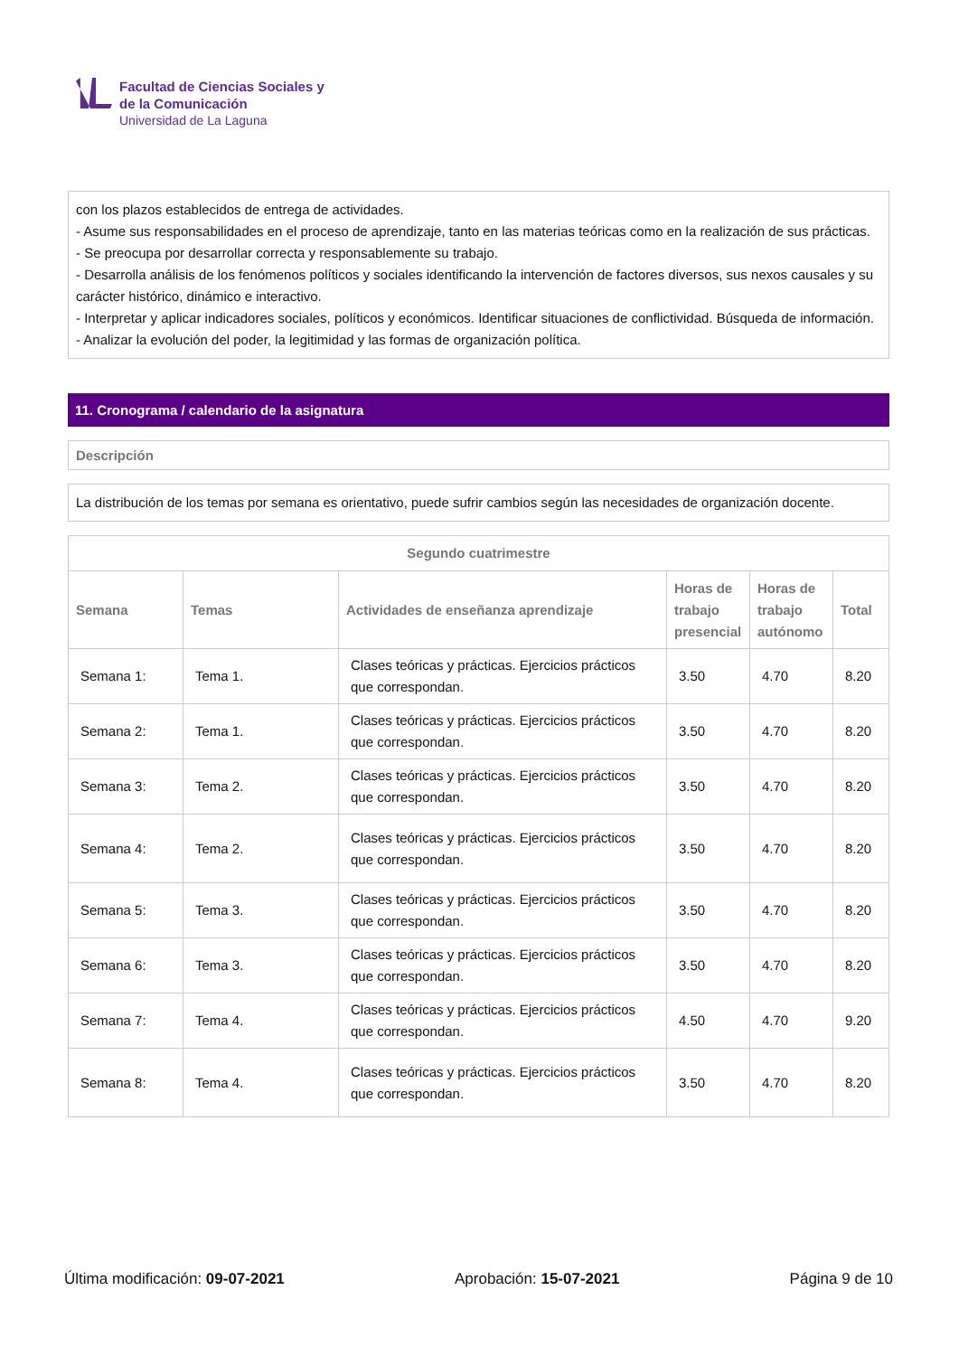Facultad de Ciencias Sociales y
de la Comunicación
Universidad de La Laguna
con los plazos establecidos de entrega de actividades.
- Asume sus responsabilidades en el proceso de aprendizaje, tanto en las materias teóricas como en la realización de sus prácticas.
- Se preocupa por desarrollar correcta y responsablemente su trabajo.
- Desarrolla análisis de los fenómenos políticos y sociales identificando la intervención de factores diversos, sus nexos causales y su carácter histórico, dinámico e interactivo.
- Interpretar y aplicar indicadores sociales, políticos y económicos. Identificar situaciones de conflictividad. Búsqueda de información.
- Analizar la evolución del poder, la legitimidad y las formas de organización política.
11. Cronograma / calendario de la asignatura
Descripción
La distribución de los temas por semana es orientativo, puede sufrir cambios según las necesidades de organización docente.
| Segundo cuatrimestre | | | | | |
| --- | --- | --- | --- | --- | --- |
| Semana | Temas | Actividades de enseñanza aprendizaje | Horas de trabajo presencial | Horas de trabajo autónomo | Total |
| Semana 1: | Tema 1. | Clases teóricas y prácticas. Ejercicios prácticos que correspondan. | 3.50 | 4.70 | 8.20 |
| Semana 2: | Tema 1. | Clases teóricas y prácticas. Ejercicios prácticos que correspondan. | 3.50 | 4.70 | 8.20 |
| Semana 3: | Tema 2. | Clases teóricas y prácticas. Ejercicios prácticos que correspondan. | 3.50 | 4.70 | 8.20 |
| Semana 4: | Tema 2. | Clases teóricas y prácticas. Ejercicios prácticos que correspondan. | 3.50 | 4.70 | 8.20 |
| Semana 5: | Tema 3. | Clases teóricas y prácticas. Ejercicios prácticos que correspondan. | 3.50 | 4.70 | 8.20 |
| Semana 6: | Tema 3. | Clases teóricas y prácticas. Ejercicios prácticos que correspondan. | 3.50 | 4.70 | 8.20 |
| Semana 7: | Tema 4. | Clases teóricas y prácticas. Ejercicios prácticos que correspondan. | 4.50 | 4.70 | 9.20 |
| Semana 8: | Tema 4. | Clases teóricas y prácticas. Ejercicios prácticos que correspondan. | 3.50 | 4.70 | 8.20 |
Última modificación: 09-07-2021 Aprobación: 15-07-2021 Página 9 de 10